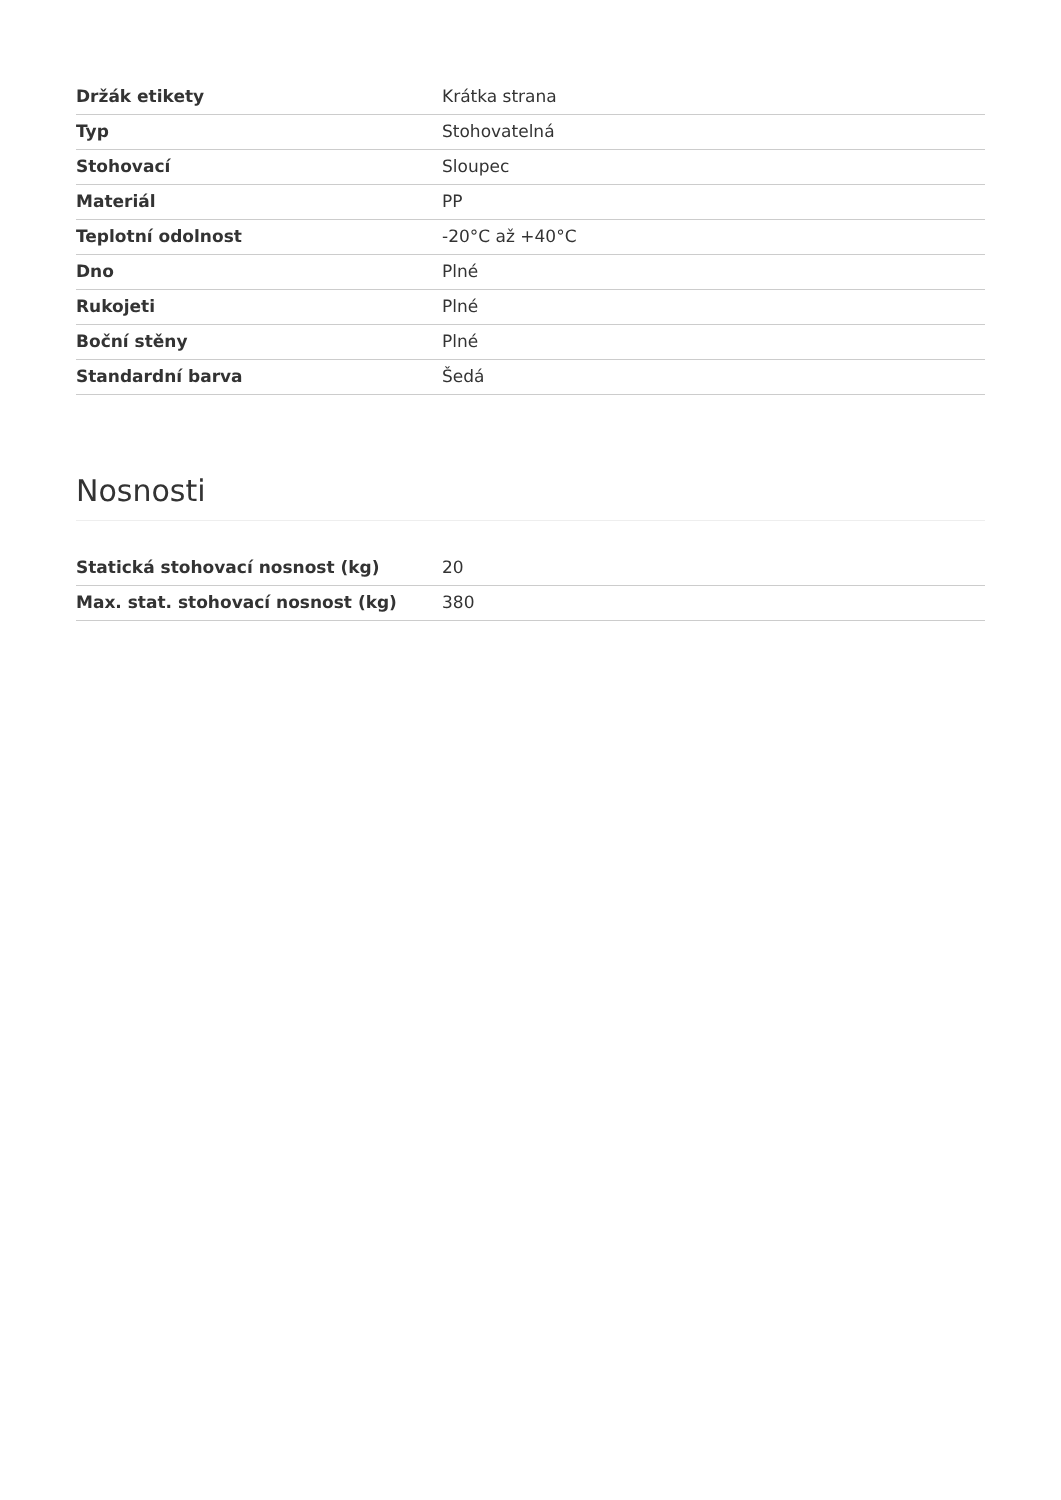| Držák etikety | Krátka strana |
| Typ | Stohovatelná |
| Stohovací | Sloupec |
| Materiál | PP |
| Teplotní odolnost | -20°C až +40°C |
| Dno | Plné |
| Rukojeti | Plné |
| Boční stěny | Plné |
| Standardní barva | Šedá |
Nosnosti
| Statická stohovací nosnost (kg) | 20 |
| Max. stat. stohovací nosnost (kg) | 380 |